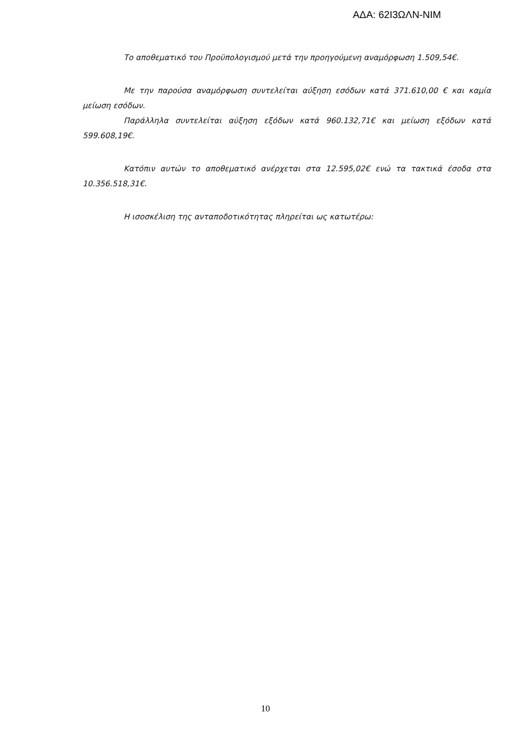ΑΔΑ: 62Ι3ΩΛΝ-ΝΙΜ
Το αποθεματικό του Προϋπολογισμού μετά την προηγούμενη αναμόρφωση 1.509,54€.
Με την παρούσα αναμόρφωση συντελείται αύξηση εσόδων κατά 371.610,00 € και καμία μείωση εσόδων.
Παράλληλα συντελείται αύξηση εξόδων κατά 960.132,71€ και μείωση εξόδων κατά 599.608,19€.
Κατόπιν αυτών το αποθεματικό ανέρχεται στα 12.595,02€ ενώ τα τακτικά έσοδα στα 10.356.518,31€.
Η ισοσκέλιση της ανταποδοτικότητας πληρείται ως κατωτέρω:
10